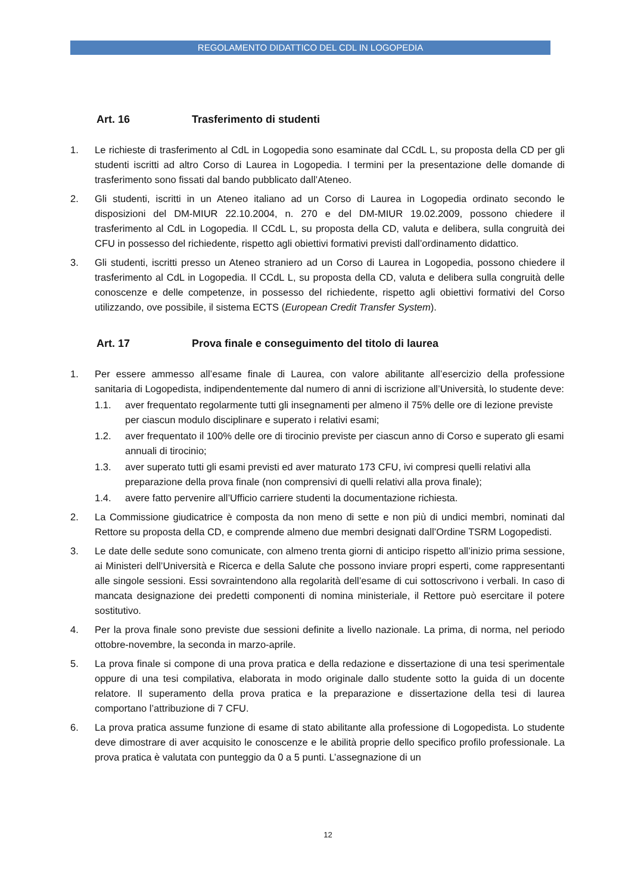REGOLAMENTO DIDATTICO DEL CDL IN LOGOPEDIA
Art. 16 Trasferimento di studenti
1. Le richieste di trasferimento al CdL in Logopedia sono esaminate dal CCdL L, su proposta della CD per gli studenti iscritti ad altro Corso di Laurea in Logopedia. I termini per la presentazione delle domande di trasferimento sono fissati dal bando pubblicato dall’Ateneo.
2. Gli studenti, iscritti in un Ateneo italiano ad un Corso di Laurea in Logopedia ordinato secondo le disposizioni del DM-MIUR 22.10.2004, n. 270 e del DM-MIUR 19.02.2009, possono chiedere il trasferimento al CdL in Logopedia. Il CCdL L, su proposta della CD, valuta e delibera, sulla congruità dei CFU in possesso del richiedente, rispetto agli obiettivi formativi previsti dall’ordinamento didattico.
3. Gli studenti, iscritti presso un Ateneo straniero ad un Corso di Laurea in Logopedia, possono chiedere il trasferimento al CdL in Logopedia. Il CCdL L, su proposta della CD, valuta e delibera sulla congruità delle conoscenze e delle competenze, in possesso del richiedente, rispetto agli obiettivi formativi del Corso utilizzando, ove possibile, il sistema ECTS (European Credit Transfer System).
Art. 17 Prova finale e conseguimento del titolo di laurea
1. Per essere ammesso all’esame finale di Laurea, con valore abilitante all’esercizio della professione sanitaria di Logopedista, indipendentemente dal numero di anni di iscrizione all’Università, lo studente deve:
1.1. aver frequentato regolarmente tutti gli insegnamenti per almeno il 75% delle ore di lezione previste per ciascun modulo disciplinare e superato i relativi esami;
1.2. aver frequentato il 100% delle ore di tirocinio previste per ciascun anno di Corso e superato gli esami annuali di tirocinio;
1.3. aver superato tutti gli esami previsti ed aver maturato 173 CFU, ivi compresi quelli relativi alla preparazione della prova finale (non comprensivi di quelli relativi alla prova finale);
1.4. avere fatto pervenire all’Ufficio carriere studenti la documentazione richiesta.
2. La Commissione giudicatrice è composta da non meno di sette e non più di undici membri, nominati dal Rettore su proposta della CD, e comprende almeno due membri designati dall’Ordine TSRM Logopedisti.
3. Le date delle sedute sono comunicate, con almeno trenta giorni di anticipo rispetto all’inizio prima sessione, ai Ministeri dell’Università e Ricerca e della Salute che possono inviare propri esperti, come rappresentanti alle singole sessioni. Essi sovraintendono alla regolarità dell’esame di cui sottoscrivono i verbali. In caso di mancata designazione dei predetti componenti di nomina ministeriale, il Rettore può esercitare il potere sostitutivo.
4. Per la prova finale sono previste due sessioni definite a livello nazionale. La prima, di norma, nel periodo ottobre-novembre, la seconda in marzo-aprile.
5. La prova finale si compone di una prova pratica e della redazione e dissertazione di una tesi sperimentale oppure di una tesi compilativa, elaborata in modo originale dallo studente sotto la guida di un docente relatore. Il superamento della prova pratica e la preparazione e dissertazione della tesi di laurea comportano l’attribuzione di 7 CFU.
6. La prova pratica assume funzione di esame di stato abilitante alla professione di Logopedista. Lo studente deve dimostrare di aver acquisito le conoscenze e le abilità proprie dello specifico profilo professionale. La prova pratica è valutata con punteggio da 0 a 5 punti. L’assegnazione di un
12